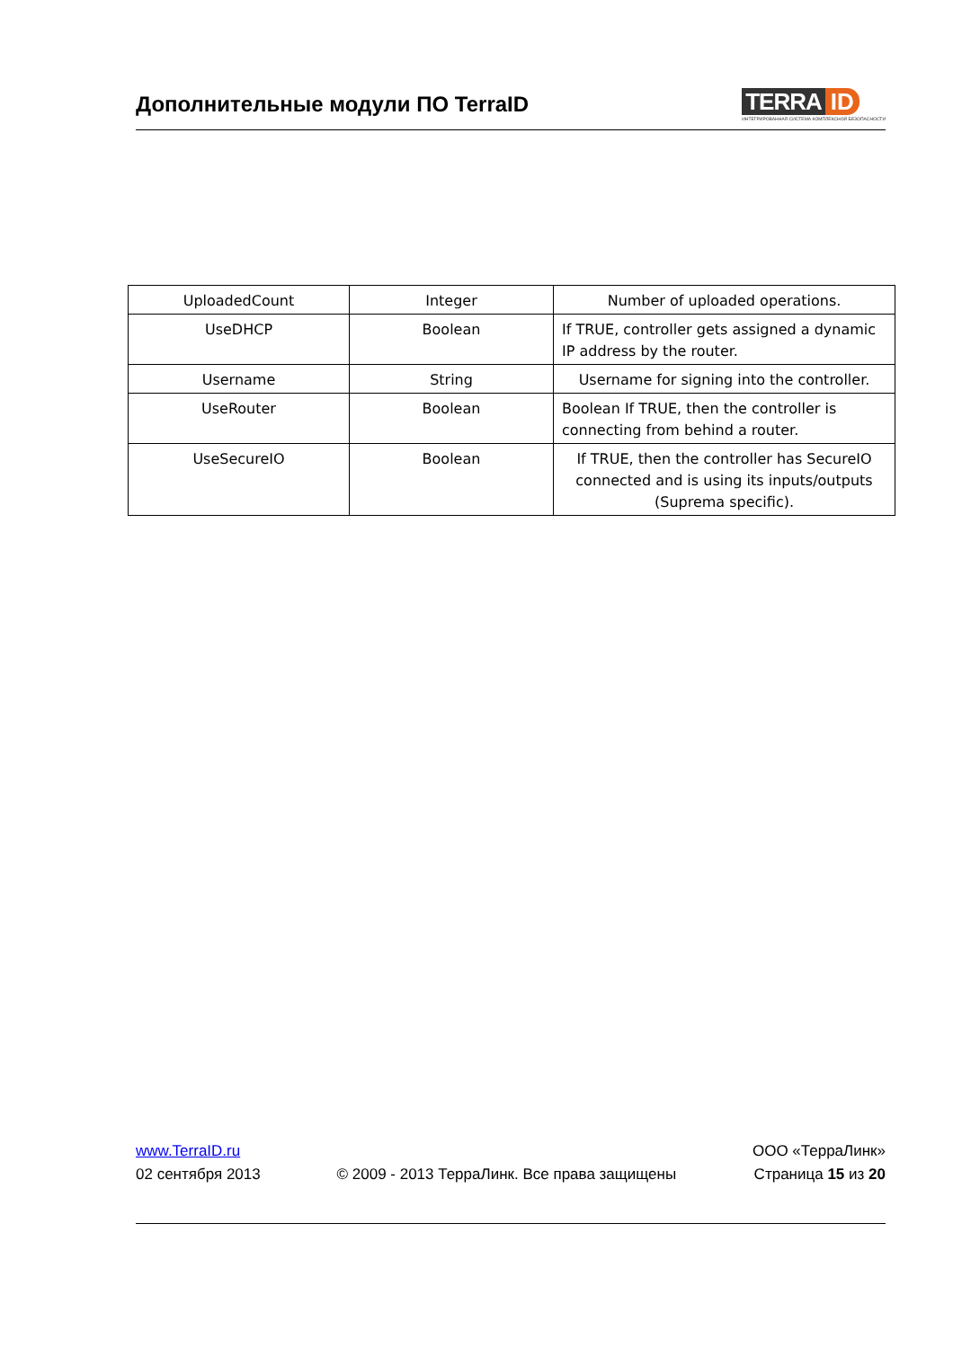Дополнительные модули ПО TerraID
TERRA ID
ИНТЕГРИРОВАННАЯ СИСТЕМА КОМПЛЕКСНОЙ БЕЗОПАСНОСТИ
| UploadedCount | Integer | Number of uploaded operations. |
| UseDHCP | Boolean | If TRUE, controller gets assigned a dynamic IP address by the router. |
| Username | String | Username for signing into the controller. |
| UseRouter | Boolean | Boolean If TRUE, then the controller is connecting from behind a router. |
| UseSecureIO | Boolean | If TRUE, then the controller has SecureIO connected and is using its inputs/outputs (Suprema specific). |
www.TerraID.ru
02 сентября 2013
© 2009 - 2013 ТерраЛинк. Все права защищены
ООО «ТерраЛинк»
Страница 15 из 20